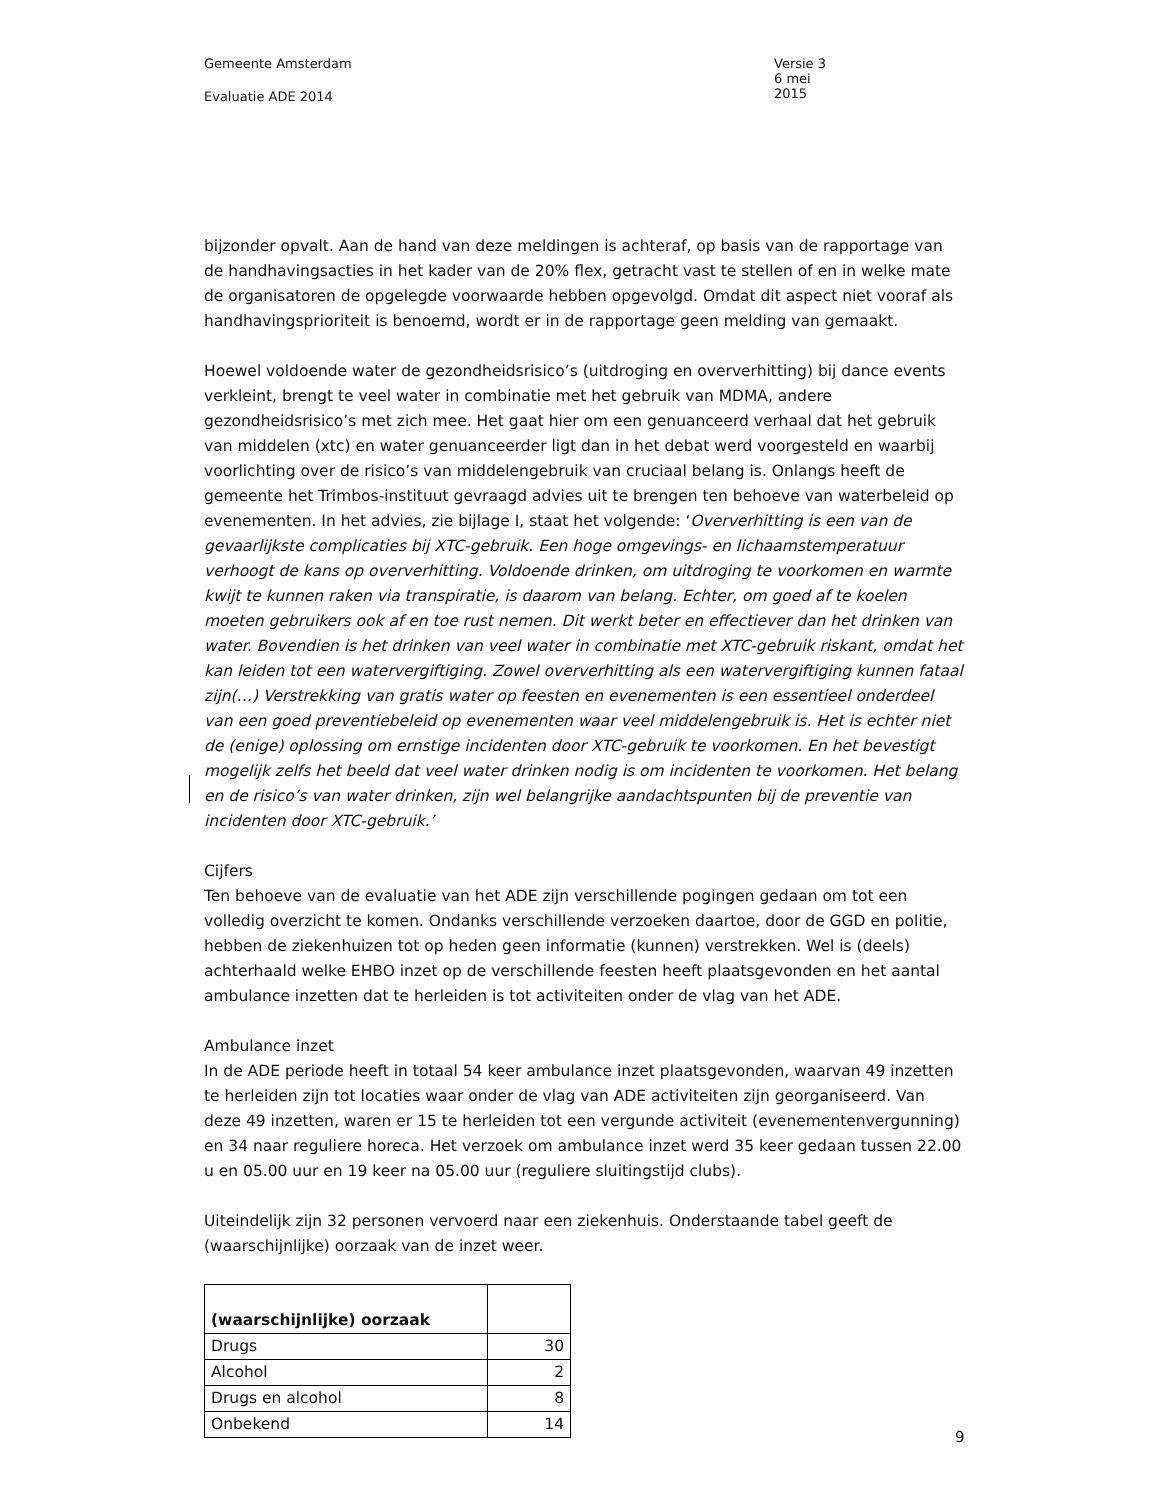Gemeente Amsterdam
Evaluatie ADE 2014
Versie 3
6 mei 2015
bijzonder opvalt. Aan de hand van deze meldingen is achteraf, op basis van de rapportage van de handhavingsacties in het kader van de 20% flex, getracht vast te stellen of en in welke mate de organisatoren de opgelegde voorwaarde hebben opgevolgd. Omdat dit aspect niet vooraf als handhavingsprioriteit is benoemd, wordt er in de rapportage geen melding van gemaakt.
Hoewel voldoende water de gezondheidsrisico’s (uitdroging en oververhitting) bij dance events verkleint, brengt te veel water in combinatie met het gebruik van MDMA, andere gezondheidsrisico’s met zich mee. Het gaat hier om een genuanceerd verhaal dat het gebruik van middelen (xtc) en water genuanceerder ligt dan in het debat werd voorgesteld en waarbij voorlichting over de risico’s van middelengebruik van cruciaal belang is. Onlangs heeft de gemeente het Trimbos-instituut gevraagd advies uit te brengen ten behoeve van waterbeleid op evenementen. In het advies, zie bijlage I, staat het volgende: ‘Oververhitting is een van de gevaarlijkste complicaties bij XTC-gebruik. Een hoge omgevings- en lichaamstemperatuur verhoogt de kans op oververhitting. Voldoende drinken, om uitdroging te voorkomen en warmte kwijt te kunnen raken via transpiratie, is daarom van belang. Echter, om goed af te koelen moeten gebruikers ook af en toe rust nemen. Dit werkt beter en effectiever dan het drinken van water. Bovendien is het drinken van veel water in combinatie met XTC-gebruik riskant, omdat het kan leiden tot een watervergiftiging. Zowel oververhitting als een watervergiftiging kunnen fataal zijn(…) Verstrekking van gratis water op feesten en evenementen is een essentieel onderdeel van een goed preventiebeleid op evenementen waar veel middelengebruik is. Het is echter niet de (enige) oplossing om ernstige incidenten door XTC-gebruik te voorkomen. En het bevestigt mogelijk zelfs het beeld dat veel water drinken nodig is om incidenten te voorkomen. Het belang en de risico’s van water drinken, zijn wel belangrijke aandachtspunten bij de preventie van incidenten door XTC-gebruik.’
Cijfers
Ten behoeve van de evaluatie van het ADE zijn verschillende pogingen gedaan om tot een volledig overzicht te komen. Ondanks verschillende verzoeken daartoe, door de GGD en politie, hebben de ziekenhuizen tot op heden geen informatie (kunnen) verstrekken. Wel is (deels) achterhaald welke EHBO inzet op de verschillende feesten heeft plaatsgevonden en het aantal ambulance inzetten dat te herleiden is tot activiteiten onder de vlag van het ADE.
Ambulance inzet
In de ADE periode heeft in totaal 54 keer ambulance inzet plaatsgevonden, waarvan 49 inzetten te herleiden zijn tot locaties waar onder de vlag van ADE activiteiten zijn georganiseerd. Van deze 49 inzetten, waren er 15 te herleiden tot een vergunde activiteit (evenementenvergunning) en 34 naar reguliere horeca. Het verzoek om ambulance inzet werd 35 keer gedaan tussen 22.00 u en 05.00 uur en 19 keer na 05.00 uur (reguliere sluitingstijd clubs).
Uiteindelijk zijn 32 personen vervoerd naar een ziekenhuis. Onderstaande tabel geeft de (waarschijnlijke) oorzaak van de inzet weer.
| (waarschijnlijke) oorzaak | |
| Drugs | 30 |
| Alcohol | 2 |
| Drugs en alcohol | 8 |
| Onbekend | 14 |
9